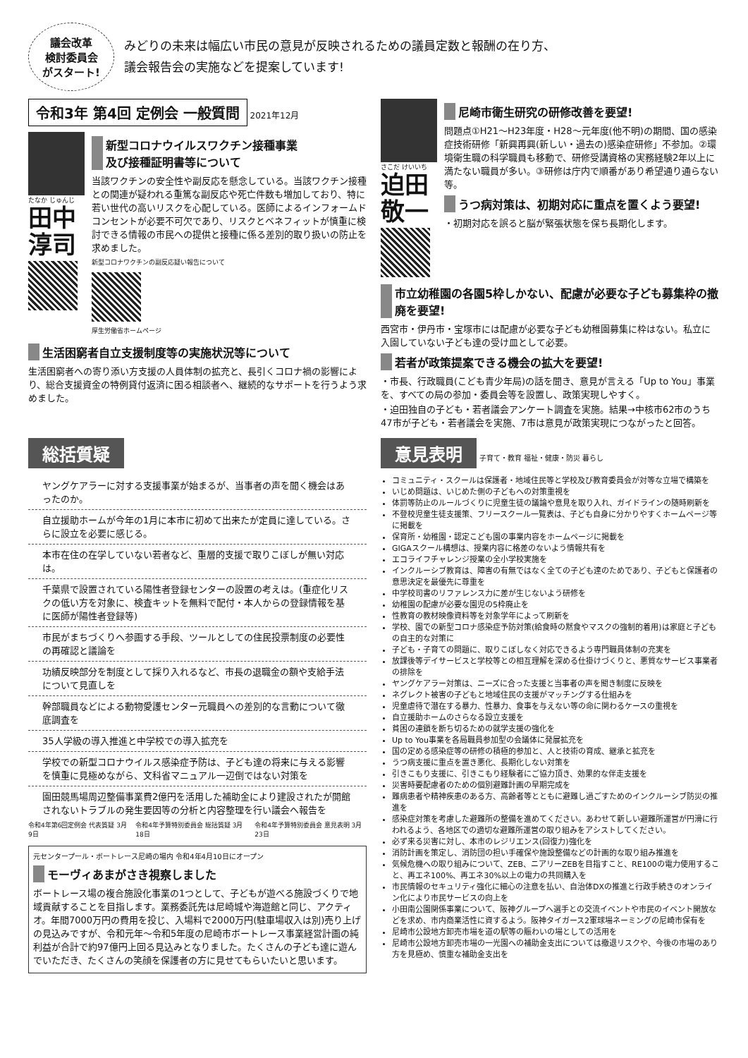議会改革
検討委員会
がスタート!
みどりの未来は幅広い市民の意見が反映されるための議員定数と報酬の在り方、
議会報告会の実施などを提案しています!
令和3年 第4回 定例会 一般質問
2021年12月
たなか じゅんじ
田中
淳司
新型コロナウイルスワクチン接種事業
及び接種証明書等について
当該ワクチンの安全性や副反応を懸念している。当該ワクチン接種との関連が疑われる重篤な副反応や死亡件数も増加しており、特に若い世代の高いリスクを心配している。医師によるインフォームドコンセントが必要不可欠であり、リスクとベネフィットが慎重に検討できる情報の市民への提供と接種に係る差別的取り扱いの防止を求めました。
新型コロナワクチンの副反応疑い報告について
厚生労働省ホームページ
生活困窮者自立支援制度等の実施状況等について
生活困窮者への寄り添い方支援の人員体制の拡充と、長引くコロナ禍の影響により、総合支援資金の特例貸付返済に困る相談者へ、継続的なサポートを行うよう求めました。
さこだ けいいち
迫田
敬一
尼崎市衛生研究の研修改善を要望!
問題点①H21～H23年度・H28～元年度(他不明)の期間、国の感染症技術研修「新興再興(新しい・過去の)感染症研修」不参加。②環境衛生職の科学職員も移動で、研修受講資格の実務経験2年以上に満たない職員が多い。③研修は庁内で順番があり希望通り通らない等。
うつ病対策は、初期対応に重点を置くよう要望!
・初期対応を誤ると脳が緊張状態を保ち長期化します。
市立幼稚園の各園5枠しかない、配慮が必要な子ども募集枠の撤廃を要望!
西宮市・伊丹市・宝塚市には配慮が必要な子ども幼稚園募集に枠はない。私立に入園していない子ども達の受け皿として必要。
若者が政策提案できる機会の拡大を要望!
・市長、行政職員(こども青少年局)の話を聞き、意見が言える「Up to You」事業を、すべての局の参加・委員会等を設置し、政策実現しやすく。
・迫田独自の子ども・若者議会アンケート調査を実施。結果→中核市62市のうち47市が子ども・若者議会を実施、7市は意見が政策実現につながったと回答。
総括質疑
ヤングケアラーに対する支援事業が始まるが、当事者の声を聞く機会はあったのか。
自立援助ホームが今年の1月に本市に初めて出来たが定員に達している。さらに設立を必要に感じる。
本市在住の在学していない若者など、重層的支援で取りこぼしが無い対応は。
千葉県で設置されている陽性者登録センターの設置の考えは。(重症化リスクの低い方を対象に、検査キットを無料で配付・本人からの登録情報を基に医師が陽性者登録等)
市民がまちづくりへ参画する手段、ツールとしての住民投票制度の必要性の再確認と議論を
功績反映部分を制度として採り入れるなど、市長の退職金の額や支給手法について見直しを
幹部職員などによる動物愛護センター元職員への差別的な言動について徹底調査を
35人学級の導入推進と中学校での導入拡充を
学校での新型コロナウイルス感染症予防は、子ども達の将来に与える影響を慎重に見極めながら、文科省マニュアル一辺倒ではない対策を
園田競馬場周辺整備事業費2億円を活用した補助金により建設されたが開館されないトラブルの発生要因等の分析と内容整理を行い議会へ報告を
令和4年第6回定例会 代表質疑 3月9日 令和4年予算特別委員会 総括質疑 3月18日 令和4年予算特別委員会 意見表明 3月23日
元センタープール・ボートレース尼崎の場内 令和4年4月10日にオープン
モーヴィあまがさき視察しました
ボートレース場の複合施設化事業の1つとして、子どもが遊べる施設づくりで地域貢献することを目指します。業務委託先は尼崎城や海遊館と同じ、アクティオ。年間7000万円の費用を投じ、入場料で2000万円(駐車場収入は別)売り上げの見込みですが、令和元年～令和5年度の尼崎市ボートレース事業経営計画の純利益が合計で約97億円上回る見込みとなりました。たくさんの子ども達に遊んでいただき、たくさんの笑顔を保護者の方に見せてもらいたいと思います。
意見表明
子育て・教育 福祉・健康・防災 暮らし
コミュニティ・スクールは保護者・地域住民等と学校及び教育委員会が対等な立場で構築を
いじめ問題は、いじめた側の子どもへの対策重視を
体罰等防止のルールづくりに児童生徒の議論や意見を取り入れ、ガイドラインの随時刷新を
不登校児童生徒支援策、フリースクール一覧表は、子ども自身に分かりやすくホームページ等に掲載を
保育所・幼稚園・認定こども園の事業内容をホームページに掲載を
GIGAスクール構想は、授業内容に格差のないよう情報共有を
エコライフチャレンジ授業の全小学校実施を
インクルーシブ教育は、障害の有無ではなく全ての子ども達のためであり、子どもと保護者の意思決定を最優先に尊重を
中学校司書のリファレンス力に差が生じないよう研修を
幼稚園の配慮が必要な園児の5枠廃止を
性教育の教材映像資料等を対象学年によって刷新を
学校、園での新型コロナ感染症予防対策(給食時の黙食やマスクの強制的着用)は家庭と子どもの自主的な対策に
子ども・子育ての問題に、取りこぼしなく対応できるよう専門職員体制の充実を
放課後等デイサービスと学校等との相互理解を深める仕掛けづくりと、悪質なサービス事業者の排除を
ヤングケアラー対策は、ニーズに合った支援と当事者の声を聞き制度に反映を
ネグレクト被害の子どもと地域住民の支援がマッチングする仕組みを
児童虐待で潜在する暴力、性暴力、食事を与えない等の命に関わるケースの重視を
自立援助ホームのさらなる設立支援を
貧困の連鎖を断ち切るための就学支援の強化を
Up to You事業を各局職員参加型の会議体に発展拡充を
国の定める感染症等の研修の積極的参加と、人と技術の育成、継承と拡充を
うつ病支援に重点を置き悪化、長期化しない対策を
引きこもり支援に、引きこもり経験者にご協力頂き、効果的な伴走支援を
災害時要配慮者のための個別避難計画の早期完成を
難病患者や精神疾患のある方、高齢者等とともに避難し過ごすためのインクルーシブ防災の推進を
感染症対策を考慮した避難所の整備を進めてください。あわせて新しい避難所運営が円滑に行われるよう、各地区での適切な避難所運営の取り組みをアシストしてください。
必ず来る災害に対し、本市のレジリエンス(回復力)強化を
消防計画を策定し、消防団の担い手確保や施設整備などの計画的な取り組み推進を
気候危機への取り組みについて、ZEB、ニアリーZEBを目指すこと、RE100の電力使用すること、再エネ100%、再エネ30%以上の電力の共同購入を
市民情報のセキュリティ強化に細心の注意を払い、自治体DXの推進と行政手続きのオンライン化により市民サービスの向上を
小田南公園関係事業について、阪神グループへ選手との交流イベントや市民のイベント開放などを求め、市内商業活性に資するよう。阪神タイガース2軍球場ネーミングの尼崎市保有を
尼崎市公設地方卸売市場を道の駅等の賑わいの場としての活用を
尼崎市公設地方卸売市場の一光園への補助金支出については撤退リスクや、今後の市場のあり方を見極め、慎重な補助金支出を